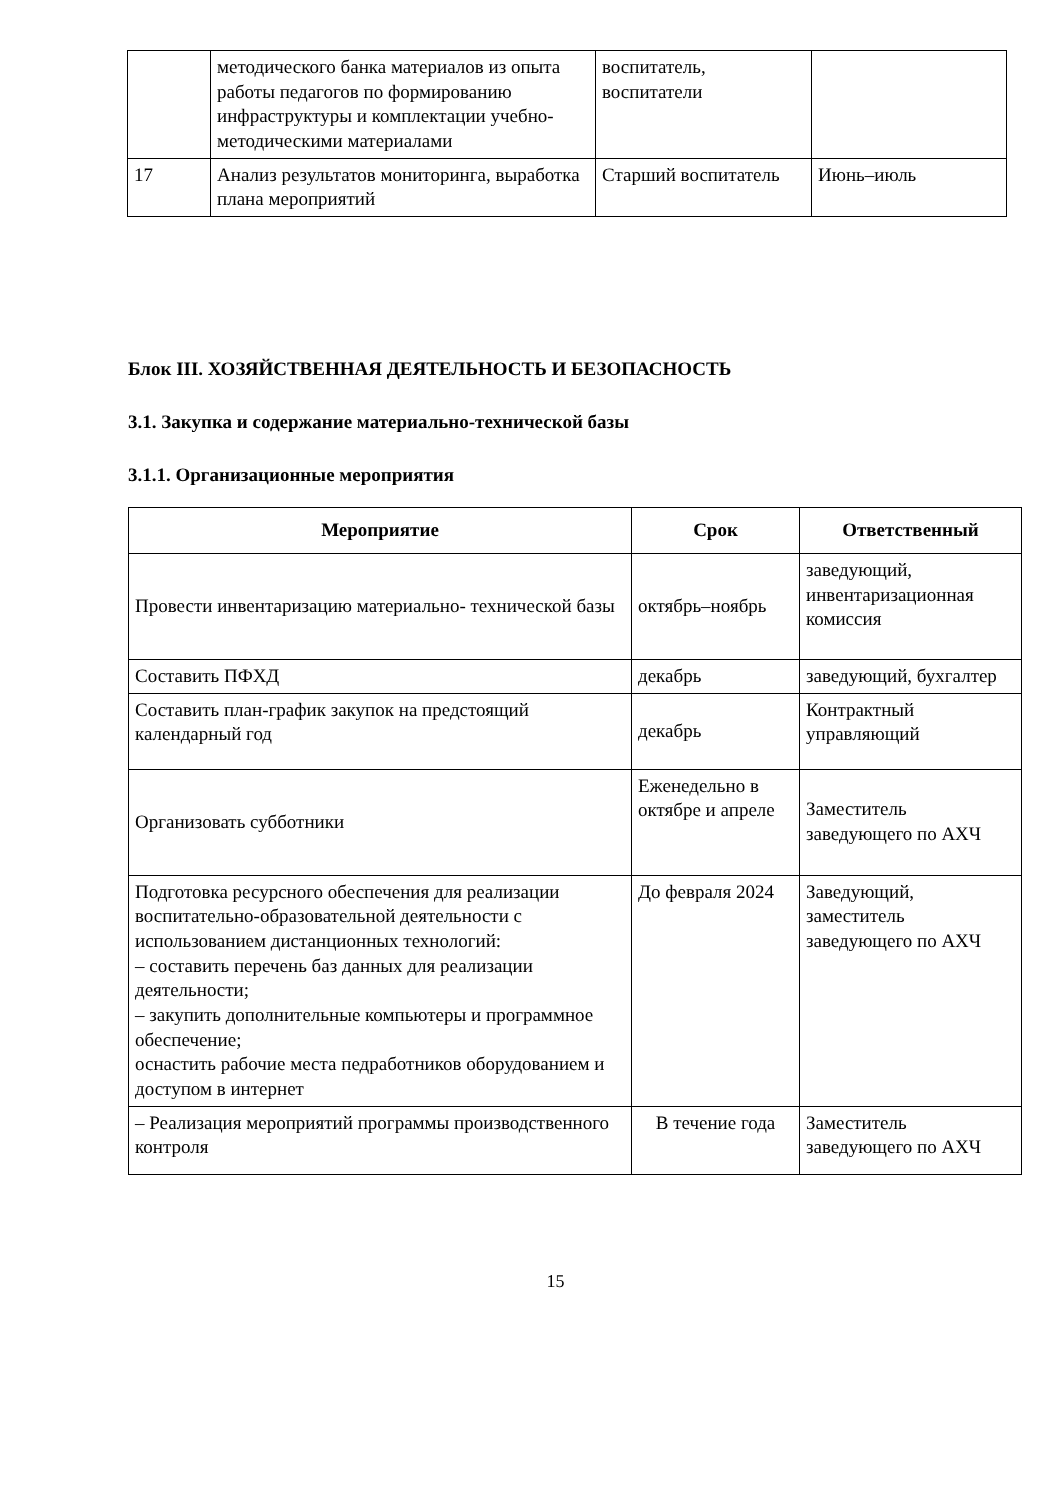| | методического банка материалов из опыта работы педагогов по формированию инфраструктуры и комплектации учебно-методическими материалами | воспитатель, воспитатели | |
| 17 | Анализ результатов мониторинга, выработка плана мероприятий | Старший воспитатель | Июнь–июль |
Блок III. ХОЗЯЙСТВЕННАЯ ДЕЯТЕЛЬНОСТЬ И БЕЗОПАСНОСТЬ
3.1. Закупка и содержание материально-технической базы
3.1.1. Организационные мероприятия
| Мероприятие | Срок | Ответственный |
| --- | --- | --- |
| Провести инвентаризацию материально- технической базы | октябрь–ноябрь | заведующий, инвентаризационная комиссия |
| Составить ПФХД | декабрь | заведующий, бухгалтер |
| Составить план-график закупок на предстоящий календарный год | декабрь | Контрактный управляющий |
| Организовать субботники | Еженедельно в октябре и апреле | Заместитель заведующего по АХЧ |
| Подготовка ресурсного обеспечения для реализации воспитательно-образовательной деятельности с использованием дистанционных технологий: – составить перечень баз данных для реализации деятельности; – закупить дополнительные компьютеры и программное обеспечение; оснастить рабочие места педработников оборудованием и доступом в интернет | До февраля 2024 | Заведующий, заместитель заведующего по АХЧ |
| – Реализация мероприятий программы производственного контроля | В течение года | Заместитель заведующего по АХЧ |
15